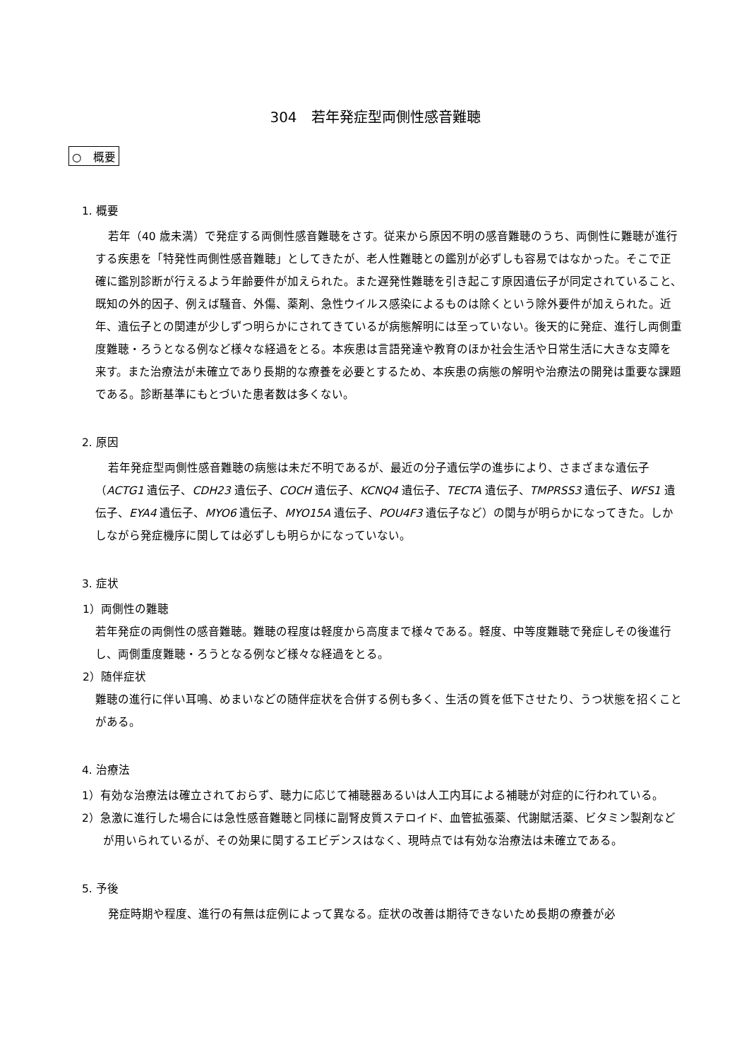304　若年発症型両側性感音難聴
○　概要
1. 概要
若年（40 歳未満）で発症する両側性感音難聴をさす。従来から原因不明の感音難聴のうち、両側性に難聴が進行する疾患を「特発性両側性感音難聴」としてきたが、老人性難聴との鑑別が必ずしも容易ではなかった。そこで正確に鑑別診断が行えるよう年齢要件が加えられた。また遅発性難聴を引き起こす原因遺伝子が同定されていること、既知の外的因子、例えば騒音、外傷、薬剤、急性ウイルス感染によるものは除くという除外要件が加えられた。近年、遺伝子との関連が少しずつ明らかにされてきているが病態解明には至っていない。後天的に発症、進行し両側重度難聴・ろうとなる例など様々な経過をとる。本疾患は言語発達や教育のほか社会生活や日常生活に大きな支障を来す。また治療法が未確立であり長期的な療養を必要とするため、本疾患の病態の解明や治療法の開発は重要な課題である。診断基準にもとづいた患者数は多くない。
2. 原因
若年発症型両側性感音難聴の病態は未だ不明であるが、最近の分子遺伝学の進歩により、さまざまな遺伝子（ACTG1 遺伝子、CDH23 遺伝子、COCH 遺伝子、KCNQ4 遺伝子、TECTA 遺伝子、TMPRSS3 遺伝子、WFS1 遺伝子、EYA4 遺伝子、MYO6 遺伝子、MYO15A 遺伝子、POU4F3 遺伝子など）の関与が明らかになってきた。しかしながら発症機序に関しては必ずしも明らかになっていない。
3. 症状
1）両側性の難聴
若年発症の両側性の感音難聴。難聴の程度は軽度から高度まで様々である。軽度、中等度難聴で発症しその後進行し、両側重度難聴・ろうとなる例など様々な経過をとる。
2）随伴症状
難聴の進行に伴い耳鳴、めまいなどの随伴症状を合併する例も多く、生活の質を低下させたり、うつ状態を招くことがある。
4. 治療法
1）有効な治療法は確立されておらず、聴力に応じて補聴器あるいは人工内耳による補聴が対症的に行われている。
2）急激に進行した場合には急性感音難聴と同様に副腎皮質ステロイド、血管拡張薬、代謝賦活薬、ビタミン製剤などが用いられているが、その効果に関するエビデンスはなく、現時点では有効な治療法は未確立である。
5. 予後
発症時期や程度、進行の有無は症例によって異なる。症状の改善は期待できないため長期の療養が必